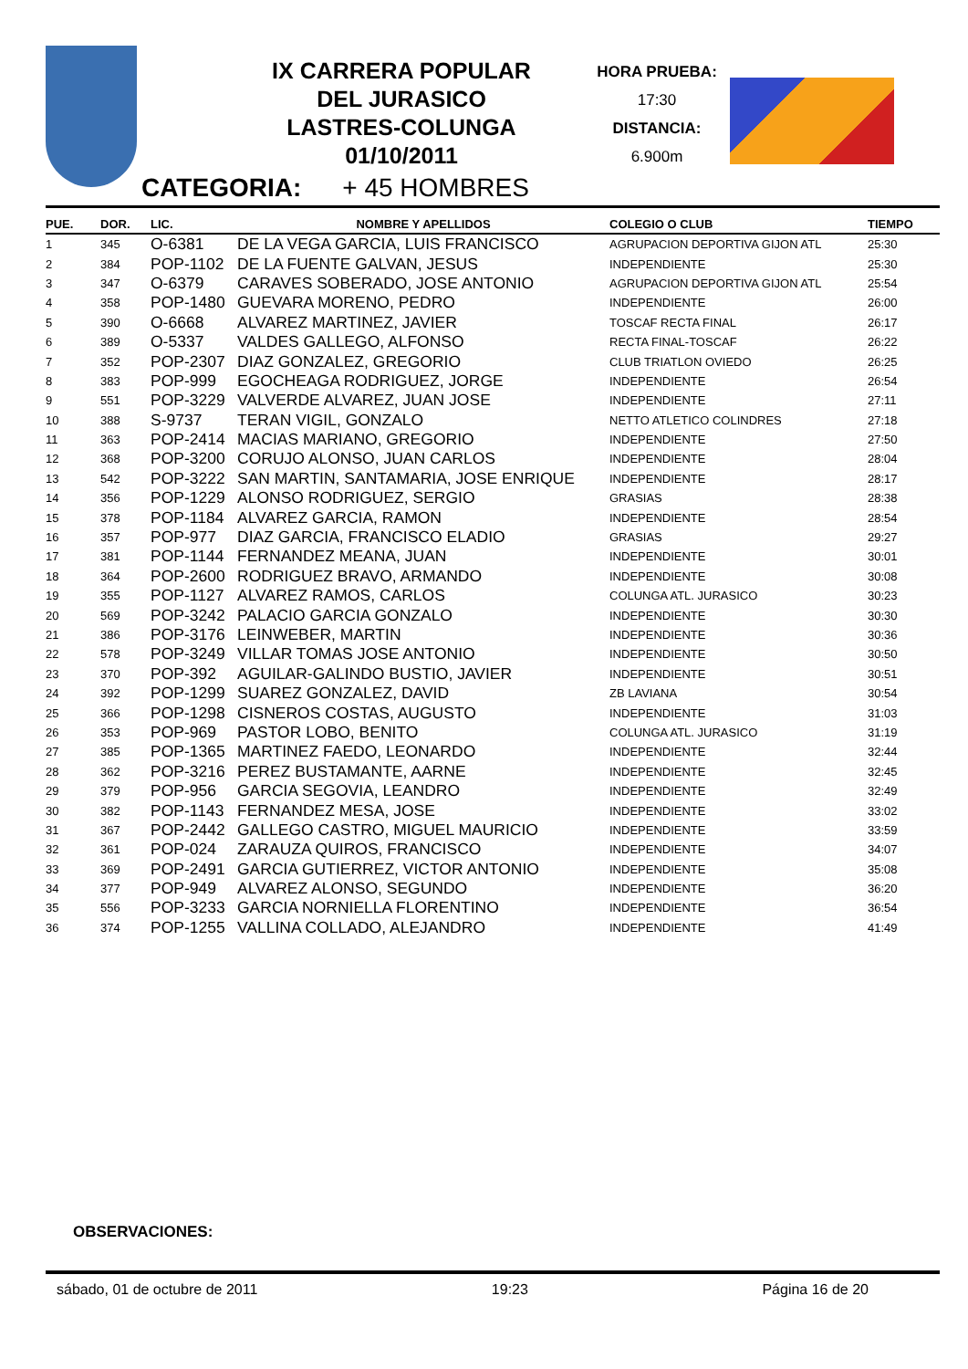IX CARRERA POPULAR
DEL JURASICO
LASTRES-COLUNGA
01/10/2011
HORA PRUEBA:
17:30
DISTANCIA:
6.900m
CATEGORIA: + 45 HOMBRES
| PUE. | DOR. | LIC. | NOMBRE Y APELLIDOS | COLEGIO O CLUB | TIEMPO |
| --- | --- | --- | --- | --- | --- |
| 1 | 345 | O-6381 | DE LA VEGA GARCIA, LUIS FRANCISCO | AGRUPACION DEPORTIVA GIJON ATL | 25:30 |
| 2 | 384 | POP-1102 | DE LA FUENTE GALVAN, JESUS | INDEPENDIENTE | 25:30 |
| 3 | 347 | O-6379 | CARAVES SOBERADO, JOSE ANTONIO | AGRUPACION DEPORTIVA GIJON ATL | 25:54 |
| 4 | 358 | POP-1480 | GUEVARA MORENO, PEDRO | INDEPENDIENTE | 26:00 |
| 5 | 390 | O-6668 | ALVAREZ MARTINEZ, JAVIER | TOSCAF RECTA FINAL | 26:17 |
| 6 | 389 | O-5337 | VALDES GALLEGO, ALFONSO | RECTA FINAL-TOSCAF | 26:22 |
| 7 | 352 | POP-2307 | DIAZ GONZALEZ, GREGORIO | CLUB TRIATLON OVIEDO | 26:25 |
| 8 | 383 | POP-999 | EGOCHEAGA RODRIGUEZ, JORGE | INDEPENDIENTE | 26:54 |
| 9 | 551 | POP-3229 | VALVERDE ALVAREZ, JUAN JOSE | INDEPENDIENTE | 27:11 |
| 10 | 388 | S-9737 | TERAN VIGIL, GONZALO | NETTO ATLETICO COLINDRES | 27:18 |
| 11 | 363 | POP-2414 | MACIAS MARIANO, GREGORIO | INDEPENDIENTE | 27:50 |
| 12 | 368 | POP-3200 | CORUJO ALONSO, JUAN CARLOS | INDEPENDIENTE | 28:04 |
| 13 | 542 | POP-3222 | SAN MARTIN, SANTAMARIA, JOSE ENRIQUE | INDEPENDIENTE | 28:17 |
| 14 | 356 | POP-1229 | ALONSO RODRIGUEZ, SERGIO | GRASIAS | 28:38 |
| 15 | 378 | POP-1184 | ALVAREZ GARCIA, RAMON | INDEPENDIENTE | 28:54 |
| 16 | 357 | POP-977 | DIAZ GARCIA, FRANCISCO ELADIO | GRASIAS | 29:27 |
| 17 | 381 | POP-1144 | FERNANDEZ MEANA, JUAN | INDEPENDIENTE | 30:01 |
| 18 | 364 | POP-2600 | RODRIGUEZ BRAVO, ARMANDO | INDEPENDIENTE | 30:08 |
| 19 | 355 | POP-1127 | ALVAREZ RAMOS, CARLOS | COLUNGA ATL. JURASICO | 30:23 |
| 20 | 569 | POP-3242 | PALACIO GARCIA GONZALO | INDEPENDIENTE | 30:30 |
| 21 | 386 | POP-3176 | LEINWEBER, MARTIN | INDEPENDIENTE | 30:36 |
| 22 | 578 | POP-3249 | VILLAR TOMAS JOSE ANTONIO | INDEPENDIENTE | 30:50 |
| 23 | 370 | POP-392 | AGUILAR-GALINDO BUSTIO, JAVIER | INDEPENDIENTE | 30:51 |
| 24 | 392 | POP-1299 | SUAREZ GONZALEZ, DAVID | ZB LAVIANA | 30:54 |
| 25 | 366 | POP-1298 | CISNEROS COSTAS, AUGUSTO | INDEPENDIENTE | 31:03 |
| 26 | 353 | POP-969 | PASTOR LOBO, BENITO | COLUNGA ATL. JURASICO | 31:19 |
| 27 | 385 | POP-1365 | MARTINEZ FAEDO, LEONARDO | INDEPENDIENTE | 32:44 |
| 28 | 362 | POP-3216 | PEREZ BUSTAMANTE, AARNE | INDEPENDIENTE | 32:45 |
| 29 | 379 | POP-956 | GARCIA SEGOVIA, LEANDRO | INDEPENDIENTE | 32:49 |
| 30 | 382 | POP-1143 | FERNANDEZ MESA, JOSE | INDEPENDIENTE | 33:02 |
| 31 | 367 | POP-2442 | GALLEGO CASTRO, MIGUEL MAURICIO | INDEPENDIENTE | 33:59 |
| 32 | 361 | POP-024 | ZARAUZA QUIROS, FRANCISCO | INDEPENDIENTE | 34:07 |
| 33 | 369 | POP-2491 | GARCIA GUTIERREZ, VICTOR ANTONIO | INDEPENDIENTE | 35:08 |
| 34 | 377 | POP-949 | ALVAREZ ALONSO, SEGUNDO | INDEPENDIENTE | 36:20 |
| 35 | 556 | POP-3233 | GARCIA NORNIELLA FLORENTINO | INDEPENDIENTE | 36:54 |
| 36 | 374 | POP-1255 | VALLINA COLLADO, ALEJANDRO | INDEPENDIENTE | 41:49 |
OBSERVACIONES:
sábado, 01 de octubre de 2011 19:23 Página 16 de 20